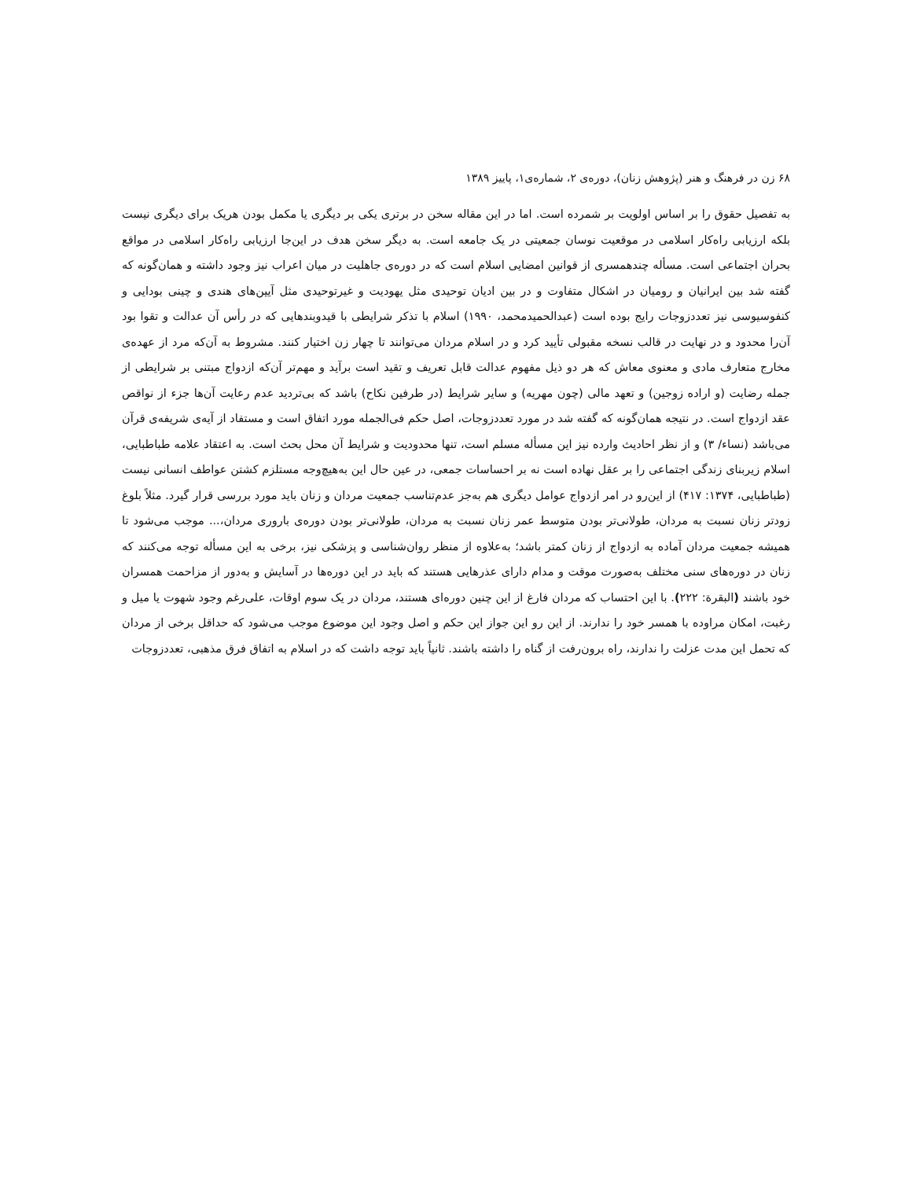۶۸ زن در فرهنگ و هنر (پژوهش زنان)، دوره‌ی ۲، شماره‌ی۱، پاییز ۱۳۸۹
به تفصیل حقوق را بر اساس اولویت بر شمرده است. اما در این مقاله سخن در برتری یکی بر دیگری یا مکمل بودن هریک برای دیگری نیست بلکه ارزیابی راه‌کار اسلامی در موقعیت نوسان جمعیتی در یک جامعه است. به دیگر سخن هدف در این‌جا ارزیابی راه‌کار اسلامی در مواقع بحران اجتماعی است. مسأله چندهمسری از قوانین امضایی اسلام است که در دوره‌ی جاهلیت در میان اعراب نیز وجود داشته و همان‌گونه که گفته شد بین ایرانیان و رومیان در اشکال متفاوت و در بین ادیان توحیدی مثل یهودیت و غیرتوحیدی مثل آیین‌های هندی و چینی بودایی و کنفوسیوسی نیز تعددزوجات رایج بوده است (عبدالحمیدمحمد، ۱۹۹۰) اسلام با تذکر شرایطی با قیدوبندهایی که در رأس آن عدالت و تقوا بود آن‌را محدود و در نهایت در قالب نسخه مقبولی تأیید کرد و در اسلام مردان می‌توانند تا چهار زن اختیار کنند. مشروط به آن‌که مرد از عهده‌ی مخارج متعارف مادی و معنوی معاش که هر دو ذیل مفهوم عدالت قابل تعریف و تقید است برآید و مهم‌تر آن‌که ازدواج مبتنی بر شرایطی از جمله رضایت (و اراده زوجین) و تعهد مالی (چون مهریه) و سایر شرایط (در طرفین نکاح) باشد که بی‌تردید عدم رعایت آن‌ها جزء از نواقص عقد ازدواج است. در نتیجه همان‌گونه که گفته شد در مورد تعددزوجات، اصل حکم فی‌الجمله مورد اتفاق است و مستفاد از آیه‌ی شریفه‌ی قرآن می‌باشد (نساء/ ۳) و از نظر احادیث وارده نیز این مسأله مسلم است، تنها محدودیت و شرایط آن محل بحث است. به اعتقاد علامه طباطبایی، اسلام زیربنای زندگی اجتماعی را بر عقل نهاده است نه بر احساسات جمعی، در عین حال این به‌هیچ‌وجه مستلزم کشتن عواطف انسانی نیست (طباطبایی، ۱۳۷۴: ۴۱۷) از این‌رو در امر ازدواج عوامل دیگری هم به‌جز عدم‌تناسب جمعیت مردان و زنان باید مورد بررسی قرار گیرد. مثلاً بلوغ زودتر زنان نسبت به مردان، طولانی‌تر بودن متوسط عمر زنان نسبت به مردان، طولانی‌تر بودن دوره‌ی باروری مردان،... موجب می‌شود تا همیشه جمعیت مردان آماده به ازدواج از زنان کمتر باشد؛ به‌علاوه از منظر روان‌شناسی و پزشکی نیز، برخی به این مسأله توجه می‌کنند که زنان در دوره‌های سنی مختلف به‌صورت موقت و مدام دارای عذرهایی هستند که باید در این دوره‌ها در آسایش و به‌دور از مزاحمت همسران خود باشند (البقرة: ۲۲۲). با این احتساب که مردان فارغ از این چنین دوره‌ای هستند، مردان در یک سوم اوقات، علی‌رغم وجود شهوت یا میل و رغبت، امکان مراوده با همسر خود را ندارند. از این رو این جواز این حکم و اصل وجود این موضوع موجب می‌شود که حداقل برخی از مردان که تحمل این مدت عزلت را ندارند، راه برون‌رفت از گناه را داشته باشند. ثانیاً باید توجه داشت که در اسلام به اتفاق فرق مذهبی، تعددزوجات